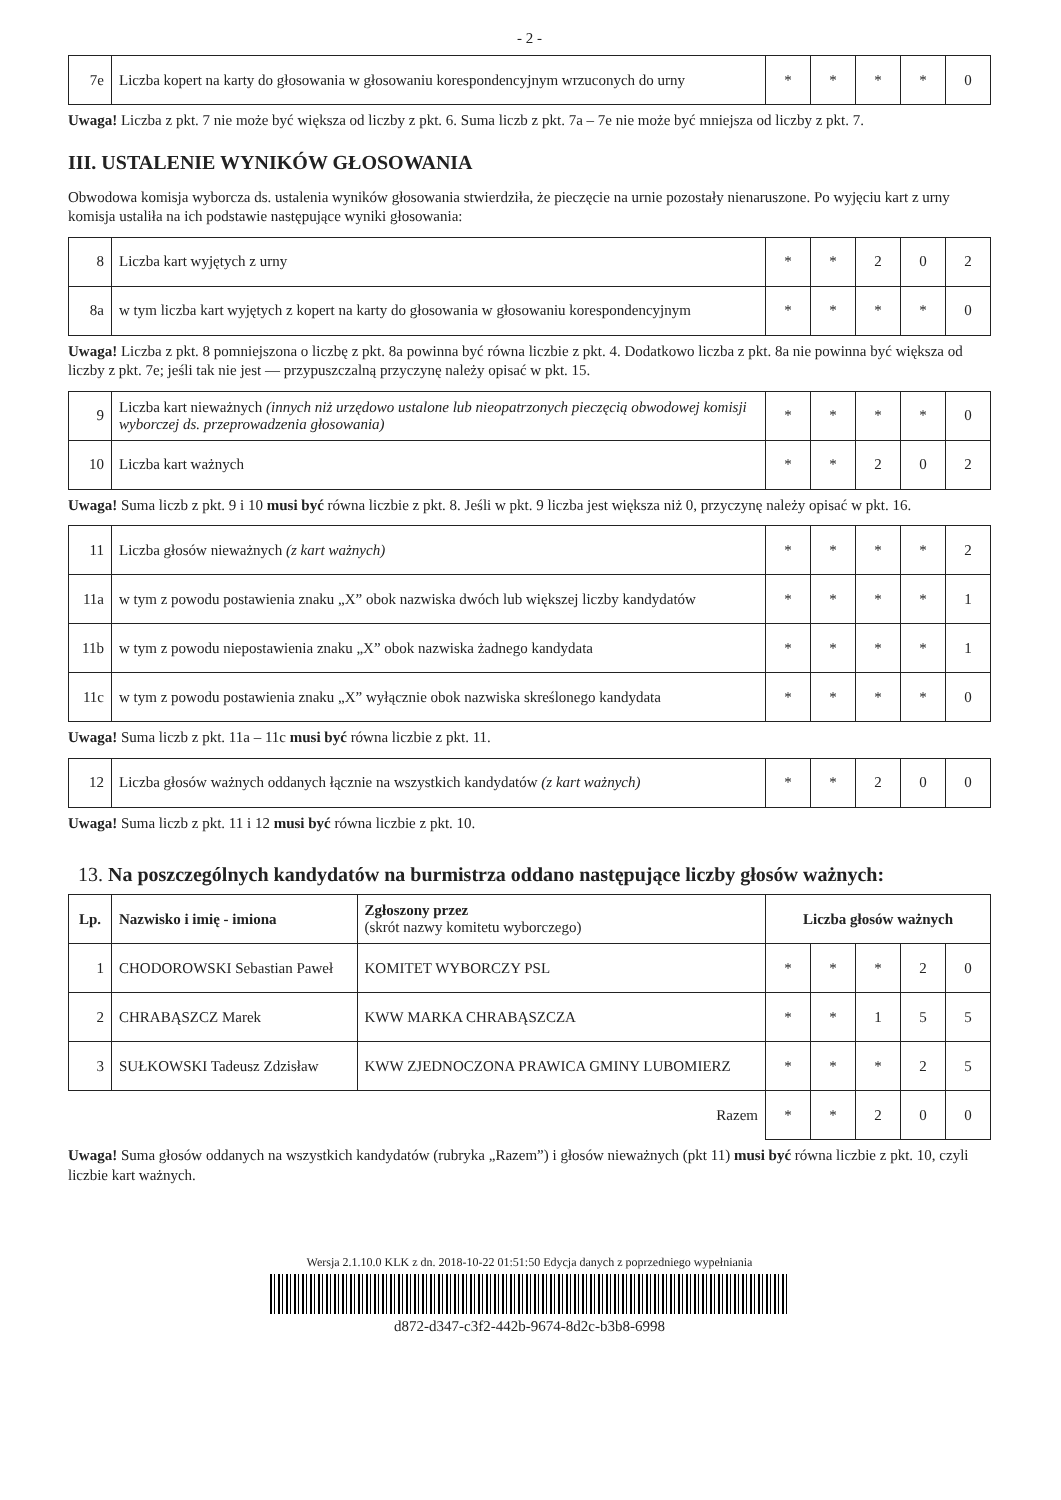- 2 -
| 7e | Liczba kopert na karty do głosowania w głosowaniu korespondencyjnym wrzuconych do urny | * | * | * | * | 0 |
Uwaga! Liczba z pkt. 7 nie może być większa od liczby z pkt. 6. Suma liczb z pkt. 7a – 7e nie może być mniejsza od liczby z pkt. 7.
III. USTALENIE WYNIKÓW GŁOSOWANIA
Obwodowa komisja wyborcza ds. ustalenia wyników głosowania stwierdziła, że pieczęcie na urnie pozostały nienaruszone. Po wyjęciu kart z urny komisja ustaliła na ich podstawie następujące wyniki głosowania:
| 8 | Liczba kart wyjętych z urny | * | * | 2 | 0 | 2 |
| 8a | w tym liczba kart wyjętych z kopert na karty do głosowania w głosowaniu korespondencyjnym | * | * | * | * | 0 |
Uwaga! Liczba z pkt. 8 pomniejszona o liczbę z pkt. 8a powinna być równa liczbie z pkt. 4. Dodatkowo liczba z pkt. 8a nie powinna być większa od liczby z pkt. 7e; jeśli tak nie jest — przypuszczalną przyczynę należy opisać w pkt. 15.
| 9 | Liczba kart nieważnych (innych niż urzędowo ustalone lub nieopatrzonych pieczęcią obwodowej komisji wyborczej ds. przeprowadzenia głosowania) | * | * | * | * | 0 |
| 10 | Liczba kart ważnych | * | * | 2 | 0 | 2 |
Uwaga! Suma liczb z pkt. 9 i 10 musi być równa liczbie z pkt. 8. Jeśli w pkt. 9 liczba jest większa niż 0, przyczynę należy opisać w pkt. 16.
| 11 | Liczba głosów nieważnych (z kart ważnych) | * | * | * | * | 2 |
| 11a | w tym z powodu postawienia znaku „X” obok nazwiska dwóch lub większej liczby kandydatów | * | * | * | * | 1 |
| 11b | w tym z powodu niepostawienia znaku „X” obok nazwiska żadnego kandydata | * | * | * | * | 1 |
| 11c | w tym z powodu postawienia znaku „X” wyłącznie obok nazwiska skreślonego kandydata | * | * | * | * | 0 |
Uwaga! Suma liczb z pkt. 11a – 11c musi być równa liczbie z pkt. 11.
| 12 | Liczba głosów ważnych oddanych łącznie na wszystkich kandydatów (z kart ważnych) | * | * | 2 | 0 | 0 |
Uwaga! Suma liczb z pkt. 11 i 12 musi być równa liczbie z pkt. 10.
13. Na poszczególnych kandydatów na burmistrza oddano następujące liczby głosów ważnych:
| Lp. | Nazwisko i imię - imiona | Zgłoszony przez (skrót nazwy komitetu wyborczego) | Liczba głosów ważnych | | | | |
| --- | --- | --- | --- | --- | --- | --- | --- |
| 1 | CHODOROWSKI Sebastian Paweł | KOMITET WYBORCZY PSL | * | * | * | 2 | 0 |
| 2 | CHRABĄSZCZ Marek | KWW MARKA CHRABĄSZCZA | * | * | 1 | 5 | 5 |
| 3 | SUŁKOWSKI Tadeusz Zdzisław | KWW ZJEDNOCZONA PRAWICA GMINY LUBOMIERZ | * | * | * | 2 | 5 |
| Razem | | | * | * | 2 | 0 | 0 |
Uwaga! Suma głosów oddanych na wszystkich kandydatów (rubryka „Razem”) i głosów nieważnych (pkt 11) musi być równa liczbie z pkt. 10, czyli liczbie kart ważnych.
Wersja 2.1.10.0 KLK z dn. 2018-10-22 01:51:50 Edycja danych z poprzedniego wypełniania
d872-d347-c3f2-442b-9674-8d2c-b3b8-6998